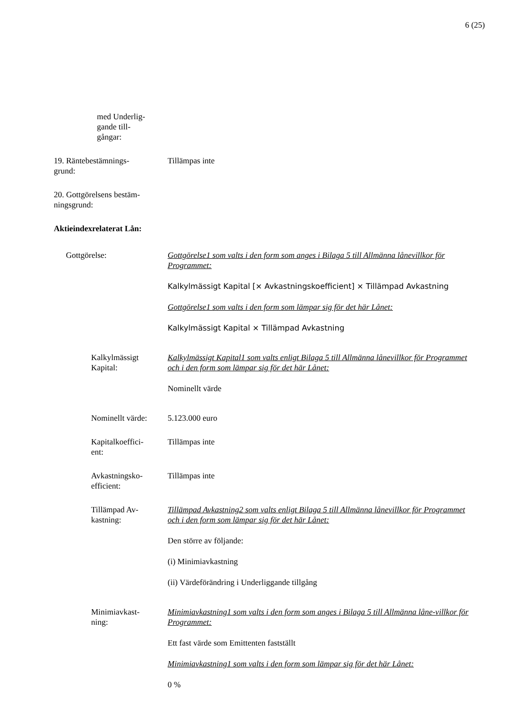6 (25)
med Underlig-
gande till-
gångar:
19. Räntebestämnings-
grund:
Tillämpas inte
20. Gottgörelsens bestäm-
ningsgrund:
Aktieindexrelaterat Lån:
Gottgörelse: Gottgörelse1 som valts i den form som anges i Bilaga 5 till Allmänna lånevillkor för Programmet:
Kalkylmässigt Kapital [× Avkastningskoefficient] × Tillämpad Avkastning
Gottgörelse1 som valts i den form som lämpar sig för det här Lånet:
Kalkylmässigt Kapital × Tillämpad Avkastning
Kalkylmässigt
Kapital:
Kalkylmässigt Kapital1 som valts enligt Bilaga 5 till Allmänna lånevillkor för Programmet och i den form som lämpar sig för det här Lånet:
Nominellt värde
Nominellt värde:
5.123.000 euro
Kapitalkoeffici-
ent:
Tillämpas inte
Avkastningsko-
efficient:
Tillämpas inte
Tillämpad Av-
kastning:
Tillämpad Avkastning2 som valts enligt Bilaga 5 till Allmänna lånevillkor för Programmet och i den form som lämpar sig för det här Lånet:
Den större av följande:
(i) Minimiavkastning
(ii) Värdeförändring i Underliggande tillgång
Minimiavkast-
ning:
Minimiavkastning1 som valts i den form som anges i Bilaga 5 till Allmänna låne-villkor för Programmet:
Ett fast värde som Emittenten fastställt
Minimiavkastning1 som valts i den form som lämpar sig för det här Lånet:
0 %